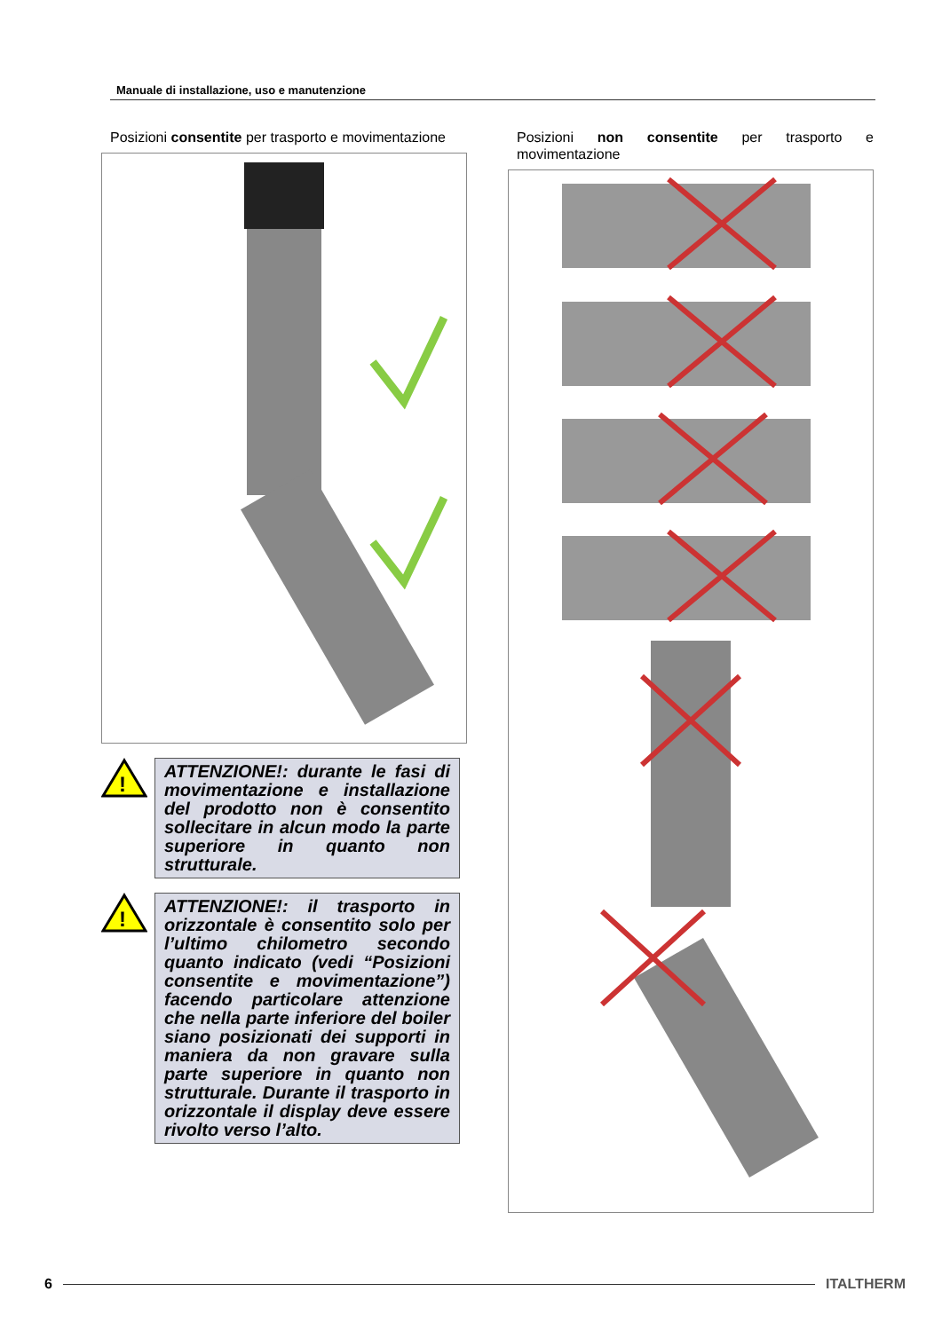Manuale di installazione, uso e manutenzione
Posizioni consentite per trasporto e movimentazione
!
ATTENZIONE!: durante le fasi di movimentazione e installazione del prodotto non è consentito sollecitare in alcun modo la parte superiore in quanto non strutturale.
!
ATTENZIONE!: il trasporto in orizzontale è consentito solo per l’ultimo chilometro secondo quanto indicato (vedi “Posizioni consentite e movimentazione”) facendo particolare attenzione che nella parte inferiore del boiler siano posizionati dei supporti in maniera da non gravare sulla parte superiore in quanto non strutturale. Durante il trasporto in orizzontale il display deve essere rivolto verso l’alto.
Posizioni non consentite per trasporto e movimentazione
6 ITALTHERM